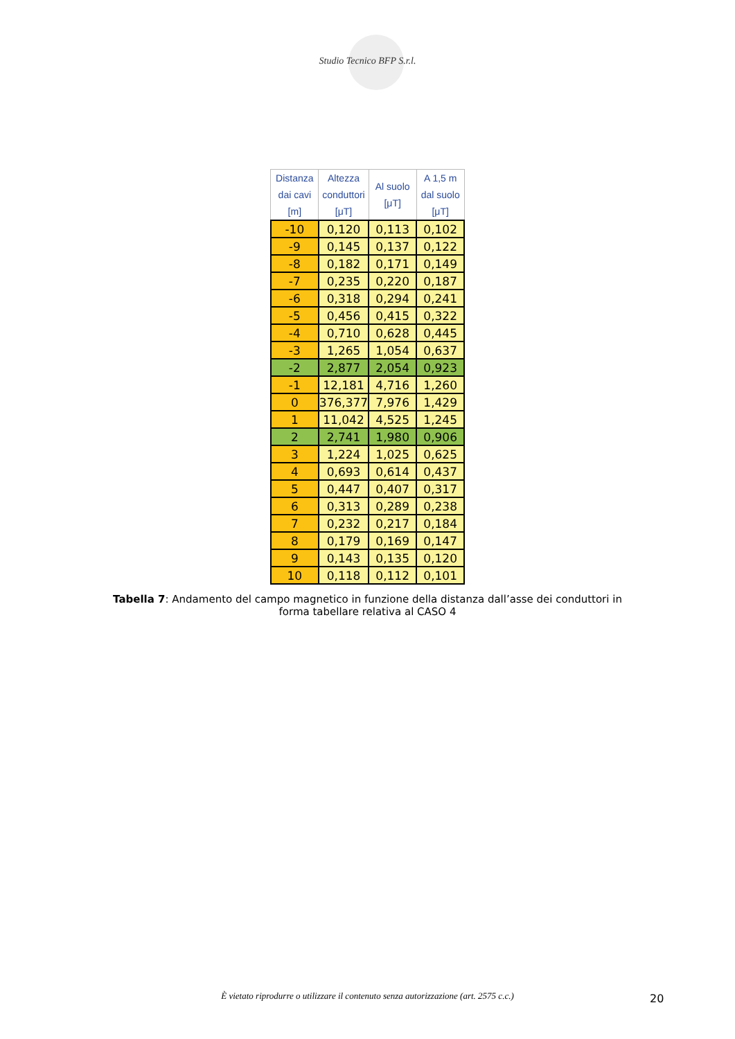Studio Tecnico BFP S.r.l.
| Distanza dai cavi [m] | Altezza conduttori [μT] | Al suolo [μT] | A 1,5 m dal suolo [μT] |
| --- | --- | --- | --- |
| -10 | 0,120 | 0,113 | 0,102 |
| -9 | 0,145 | 0,137 | 0,122 |
| -8 | 0,182 | 0,171 | 0,149 |
| -7 | 0,235 | 0,220 | 0,187 |
| -6 | 0,318 | 0,294 | 0,241 |
| -5 | 0,456 | 0,415 | 0,322 |
| -4 | 0,710 | 0,628 | 0,445 |
| -3 | 1,265 | 1,054 | 0,637 |
| -2 | 2,877 | 2,054 | 0,923 |
| -1 | 12,181 | 4,716 | 1,260 |
| 0 | 376,377 | 7,976 | 1,429 |
| 1 | 11,042 | 4,525 | 1,245 |
| 2 | 2,741 | 1,980 | 0,906 |
| 3 | 1,224 | 1,025 | 0,625 |
| 4 | 0,693 | 0,614 | 0,437 |
| 5 | 0,447 | 0,407 | 0,317 |
| 6 | 0,313 | 0,289 | 0,238 |
| 7 | 0,232 | 0,217 | 0,184 |
| 8 | 0,179 | 0,169 | 0,147 |
| 9 | 0,143 | 0,135 | 0,120 |
| 10 | 0,118 | 0,112 | 0,101 |
Tabella 7: Andamento del campo magnetico in funzione della distanza dall’asse dei conduttori in forma tabellare relativa al CASO 4
È vietato riprodurre o utilizzare il contenuto senza autorizzazione (art. 2575 c.c.) 20